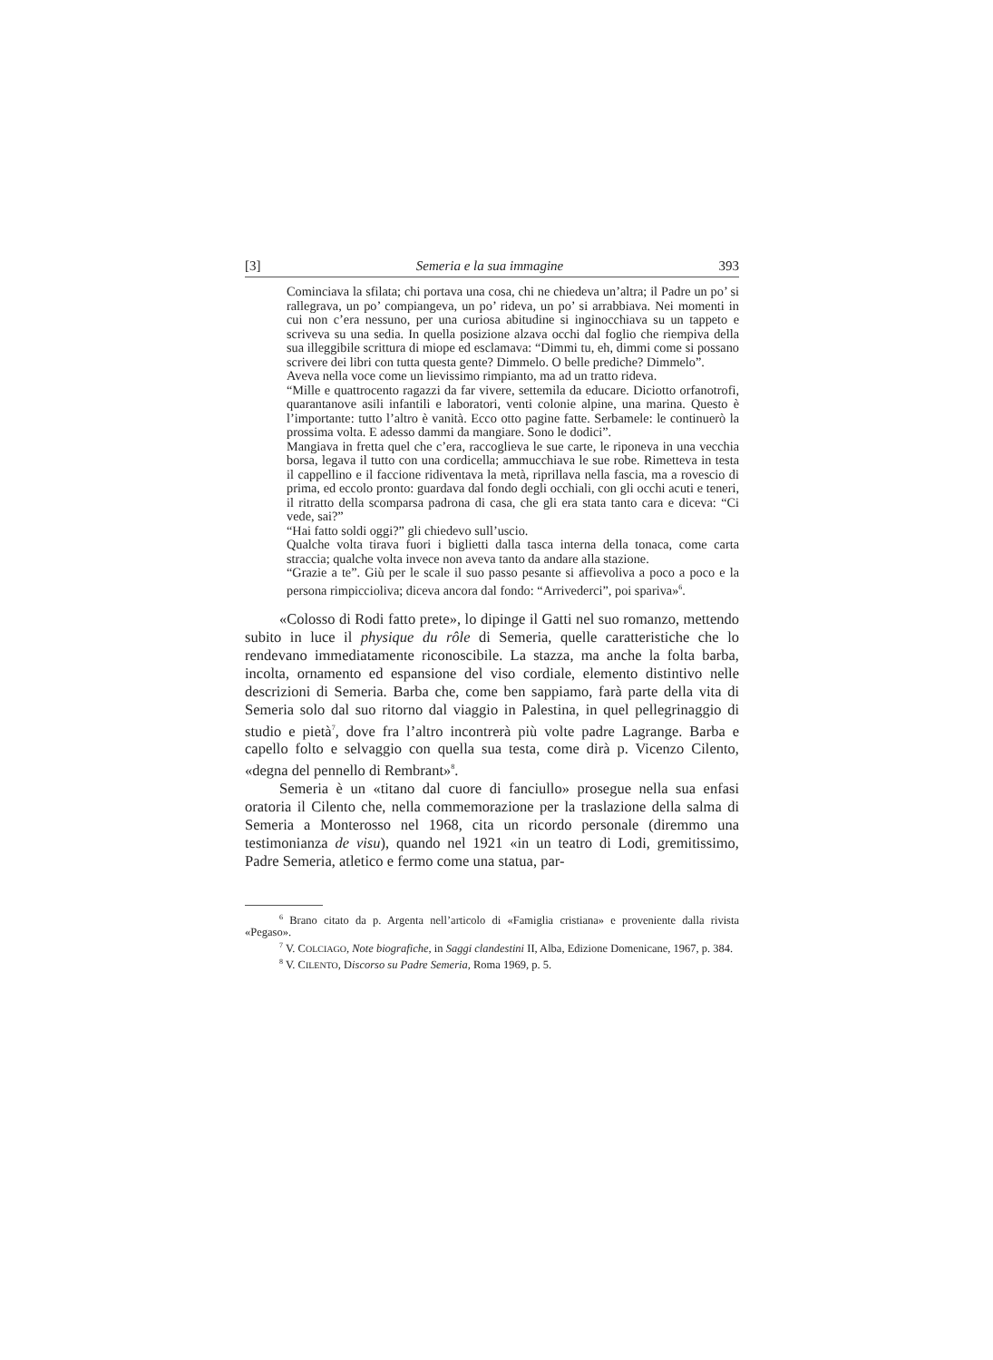[3] Semeria e la sua immagine 393
Cominciava la sfilata; chi portava una cosa, chi ne chiedeva un’altra; il Padre un po’ si rallegrava, un po’ compiangeva, un po’ rideva, un po’ si arrabbiava. Nei momenti in cui non c’era nessuno, per una curiosa abitudine si inginocchiava su un tappeto e scriveva su una sedia. In quella posizione alzava occhi dal foglio che riempiva della sua illeggibile scrittura di miope ed esclamava: “Dimmi tu, eh, dimmi come si possano scrivere dei libri con tutta questa gente? Dimmelo. O belle prediche? Dimmelo”.
Aveva nella voce come un lievissimo rimpianto, ma ad un tratto rideva.
“Mille e quattrocento ragazzi da far vivere, settemila da educare. Diciotto orfanotrofi, quarantanove asili infantili e laboratori, venti colonie alpine, una marina. Questo è l’importante: tutto l’altro è vanità. Ecco otto pagine fatte. Serbamele: le continuerò la prossima volta. E adesso dammi da mangiare. Sono le dodici”.
Mangiava in fretta quel che c’era, raccoglieva le sue carte, le riponeva in una vecchia borsa, legava il tutto con una cordicella; ammucchiava le sue robe. Rimetteva in testa il cappellino e il faccione ridiventava la metà, riprillava nella fascia, ma a rovescio di prima, ed eccolo pronto: guardava dal fondo degli occhiali, con gli occhi acuti e teneri, il ritratto della scomparsa padrona di casa, che gli era stata tanto cara e diceva: “Ci vede, sai?”
“Hai fatto soldi oggi?” gli chiedevo sull’uscio.
Qualche volta tirava fuori i biglietti dalla tasca interna della tonaca, come carta straccia; qualche volta invece non aveva tanto da andare alla stazione.
“Grazie a te”. Giù per le scale il suo passo pesante si affievoliva a poco a poco e la persona rimpiccioliva; diceva ancora dal fondo: “Arrivederci”, poi spariva»<sup>6</sup>.
«Colosso di Rodi fatto prete», lo dipinge il Gatti nel suo romanzo, mettendo subito in luce il physique du rôle di Semeria, quelle caratteristiche che lo rendevano immediatamente riconoscibile. La stazza, ma anche la folta barba, incolta, ornamento ed espansione del viso cordiale, elemento distintivo nelle descrizioni di Semeria. Barba che, come ben sappiamo, farà parte della vita di Semeria solo dal suo ritorno dal viaggio in Palestina, in quel pellegrinaggio di studio e pietà<sup>7</sup>, dove fra l’altro incontrerà più volte padre Lagrange. Barba e capello folto e selvaggio con quella sua testa, come dirà p. Vicenzo Cilento, «degna del pennello di Rembrant»<sup>8</sup>.
Semeria è un «titano dal cuore di fanciullo» prosegue nella sua enfasi oratoria il Cilento che, nella commemorazione per la traslazione della salma di Semeria a Monterosso nel 1968, cita un ricordo personale (diremmo una testimonianza de visu), quando nel 1921 «in un teatro di Lodi, gremitissimo, Padre Semeria, atletico e fermo come una statua, par-
<sup>6</sup> Brano citato da p. Argenta nell’articolo di «Famiglia cristiana» e proveniente dalla rivista «Pegaso».
<sup>7</sup> V. COLCIAGO, Note biografiche, in Saggi clandestini II, Alba, Edizione Domenicane, 1967, p. 384.
<sup>8</sup> V. CILENTO, Discorso su Padre Semeria, Roma 1969, p. 5.